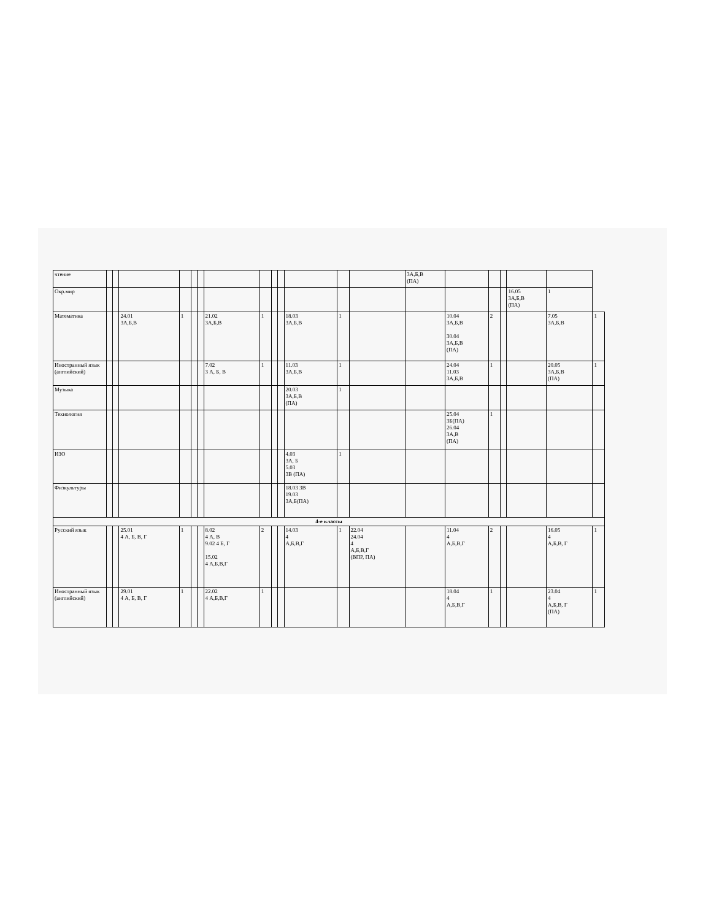| чтение | | | | | | | | | | | | | | 3А,Б,В (ПА) | | | | | | |
| Окр.мир | | | | | | | | | | | | | | | | | | 16.05 3А,Б,В (ПА) | 1 | |
| Математика | | | 24.01 3А,Б,В | 1 | | | 21.02 3А,Б,В | 1 | | | 18.03 3А,Б,В | 1 | | | 10.04 3А,Б,В 30.04 3А,Б,В (ПА) | 2 | | | 7.05 3А,Б,В | 1 |
| Иностранный язык (английский) | | | | | | | 7.02 3 А, Б, В | 1 | | | 11.03 3А,Б,В | 1 | | | 24.04 11.03 3А,Б,В | 1 | | | 20.05 3А,Б,В (ПА) | 1 |
| Музыка | | | | | | | | | | | 20.03 3А,Б,В (ПА) | 1 | | | | | | | | |
| Технология | | | | | | | | | | | | | | | 25.04 3Б(ПА) 26.04 3А,В (ПА) | 1 | | | | |
| ИЗО | | | | | | | | | | | 4.03 3А, Б 5.03 3В (ПА) | 1 | | | | | | | | |
| Физкультуры | | | | | | | | | | | 18.03 3В 19.03 3А,Б(ПА) | | | | | | | | | |
| 4-е классы | | | | | | | | | | | | | | | | | | | | |
| Русский язык | | | 25.01 4 А, Б, В, Г | 1 | | | 8.02 4 А, В 9.02 4 Б, Г 15.02 4 А,Б,В,Г | 2 | | | 14.03 4 А,Б,В,Г | 1 | 22.04 24.04 4 А,Б,В,Г (ВПР, ПА) | | 11.04 4 А,Б,В,Г | 2 | | | 16.05 4 А,Б,В, Г | 1 |
| Иностранный язык (английский) | | | 29.01 4 А, Б, В, Г | 1 | | | 22.02 4 А,Б,В,Г | 1 | | | | | | | 18.04 4 А,Б,В,Г | 1 | | | 23.04 4 А,Б,В, Г (ПА) | 1 |